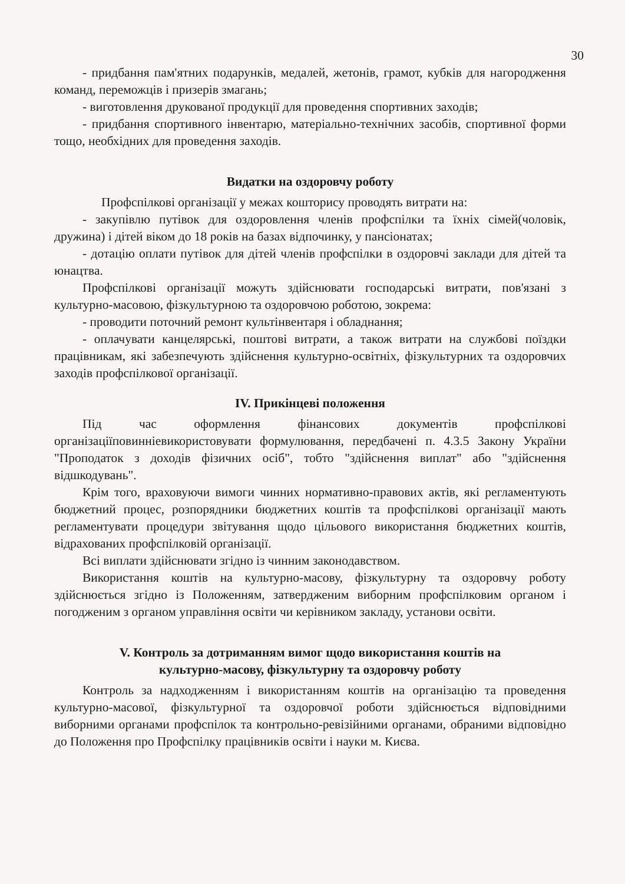30
- придбання пам'ятних подарунків, медалей, жетонів, грамот, кубків для нагородження команд, переможців і призерів змагань;
- виготовлення друкованої продукції для проведення спортивних заходів;
- придбання спортивного інвентарю, матеріально-технічних засобів, спортивної форми тощо, необхідних для проведення заходів.
Видатки на оздоровчу роботу
Профспілкові організації у межах кошторису проводять витрати на:
- закупівлю путівок для оздоровлення членів профспілки та їхніх сімей(чоловік, дружина) і дітей віком до 18 років на базах відпочинку, у пансіонатах;
- дотацію оплати путівок для дітей членів профспілки в оздоровчі заклади для дітей та юнацтва.
Профспілкові організації можуть здійснювати господарські витрати, пов'язані з культурно-масовою, фізкультурною та оздоровчою роботою, зокрема:
- проводити поточний ремонт культінвентаря і обладнання;
- оплачувати канцелярські, поштові витрати, а також витрати на службові поїздки працівникам, які забезпечують здійснення культурно-освітніх, фізкультурних та оздоровчих заходів профспілкової організації.
IV. Прикінцеві положення
Під час оформлення фінансових документів профспілкові організаціїповинніевикористовувати формулювання, передбачені п. 4.3.5 Закону України "Проподаток з доходів фізичних осіб", тобто "здійснення виплат" або "здійснення відшкодувань".
Крім того, враховуючи вимоги чинних нормативно-правових актів, які регламентують бюджетний процес, розпорядники бюджетних коштів та профспілкові організації мають регламентувати процедури звітування щодо цільового використання бюджетних коштів, відрахованих профспілковій організації.
Всі виплати здійснювати згідно із чинним законодавством.
Використання коштів на культурно-масову, фізкультурну та оздоровчу роботу здійснюється згідно із Положенням, затвердженим виборним профспілковим органом і погодженим з органом управління освіти чи керівником закладу, установи освіти.
V. Контроль за дотриманням вимог щодо використання коштів на
культурно-масову, фізкультурну та оздоровчу роботу
Контроль за надходженням і використанням коштів на організацію та проведення культурно-масової, фізкультурної та оздоровчої роботи здійснюється відповідними виборними органами профспілок та контрольно-ревізійними органами, обраними відповідно до Положення про Профспілку працівників освіти і науки м. Києва.